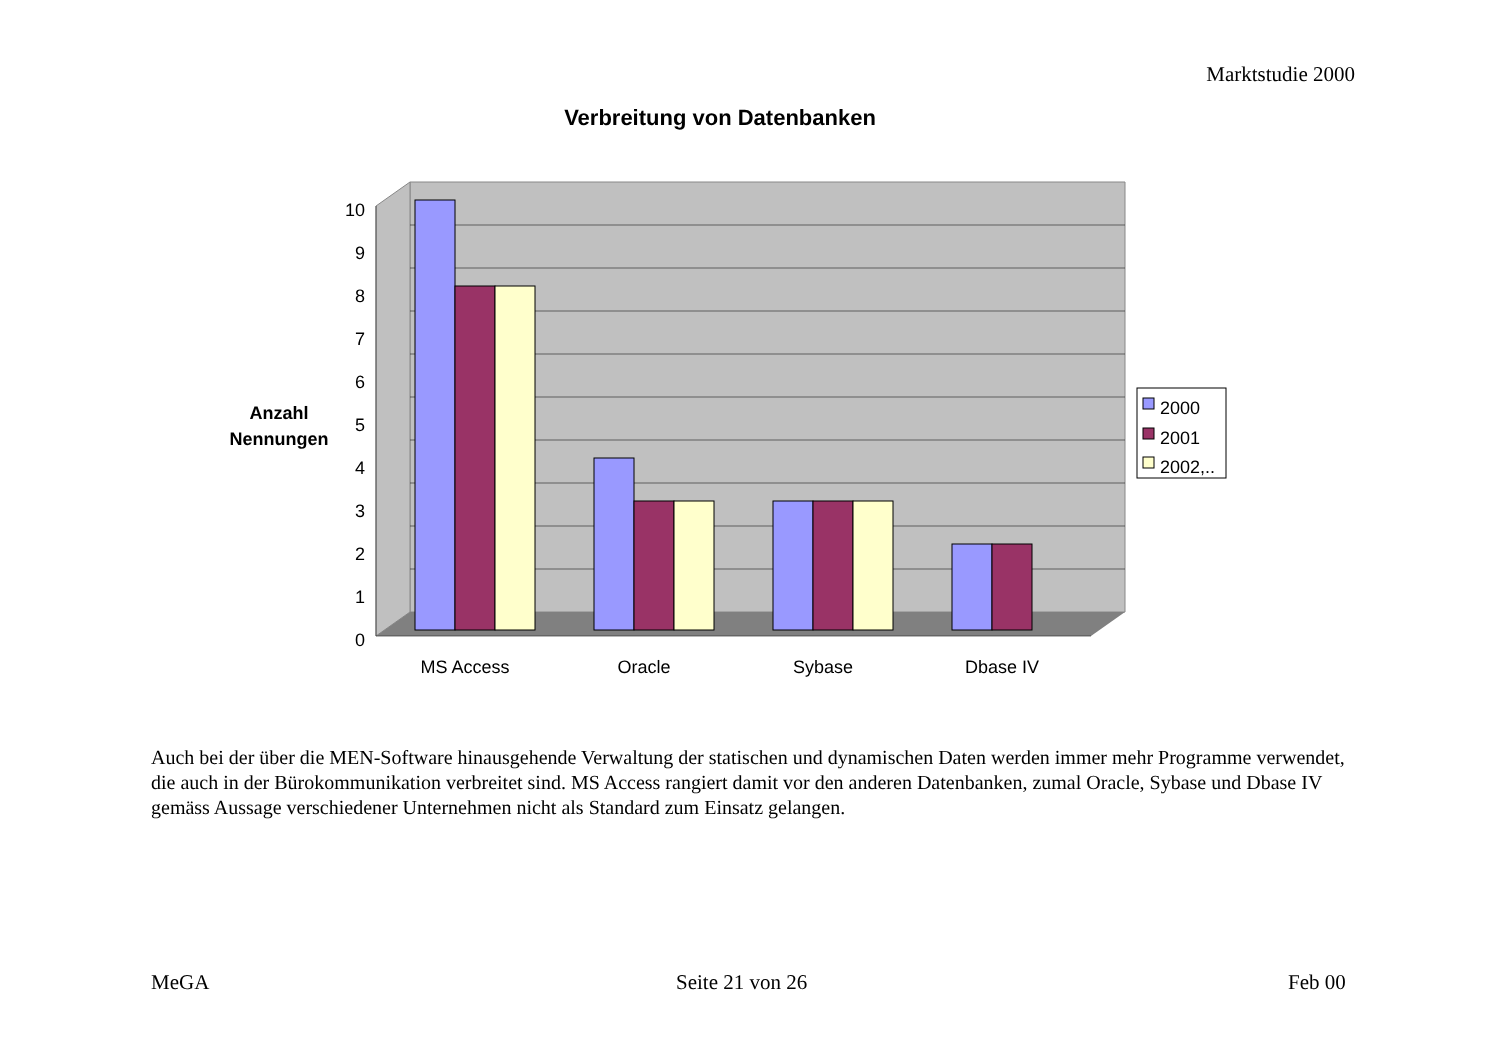Marktstudie 2000
Verbreitung von Datenbanken
10
9
8
7
6
5
4
3
2
1
0
MS Access
Oracle
Sybase
Dbase IV
Anzahl
Nennungen
2000
2001
2002,..
Auch bei der über die MEN-Software hinausgehende Verwaltung der statischen und dynamischen Daten werden immer mehr Programme verwendet, die auch in der Bürokommunikation verbreitet sind. MS Access rangiert damit vor den anderen Datenbanken, zumal Oracle, Sybase und Dbase IV gemäss Aussage verschiedener Unternehmen nicht als Standard zum Einsatz gelangen.
MeGA Seite 21 von 26 Feb 00